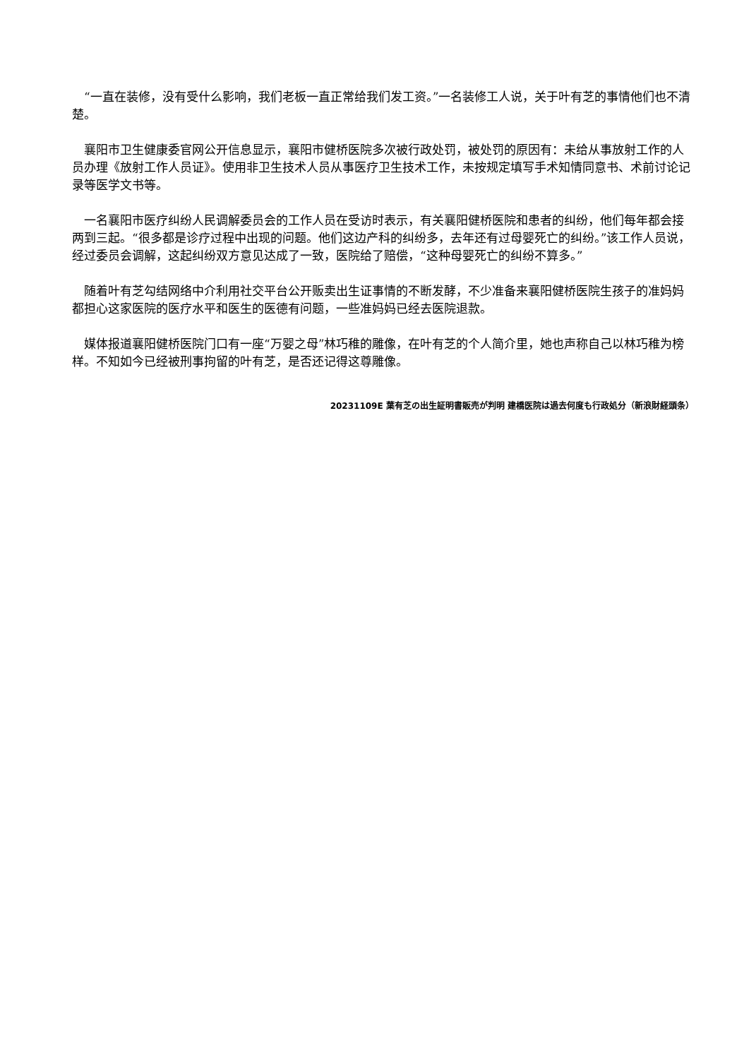“一直在装修，没有受什么影响，我们老板一直正常给我们发工资。”一名装修工人说，关于叶有芝的事情他们也不清楚。
襄阳市卫生健康委官网公开信息显示，襄阳市健桥医院多次被行政处罚，被处罚的原因有：未给从事放射工作的人员办理《放射工作人员证》。使用非卫生技术人员从事医疗卫生技术工作，未按规定填写手术知情同意书、术前讨论记录等医学文书等。
一名襄阳市医疗纠纷人民调解委员会的工作人员在受访时表示，有关襄阳健桥医院和患者的纠纷，他们每年都会接两到三起。“很多都是诊疗过程中出现的问题。他们这边产科的纠纷多，去年还有过母婴死亡的纠纷。”该工作人员说，经过委员会调解，这起纠纷双方意见达成了一致，医院给了赔偿，“这种母婴死亡的纠纷不算多。”
随着叶有芝勾结网络中介利用社交平台公开贩卖出生证事情的不断发酵，不少准备来襄阳健桥医院生孩子的准妈妈都担心这家医院的医疗水平和医生的医德有问题，一些准妈妈已经去医院退款。
媒体报道襄阳健桥医院门口有一座“万婴之母”林巧稚的雕像，在叶有芝的个人简介里，她也声称自己以林巧稚为榜样。不知如今已经被刑事拘留的叶有芝，是否还记得这尊雕像。
20231109E 葉有芝の出生証明書販売が判明 建橋医院は過去何度も行政処分（新浪財経頭条）